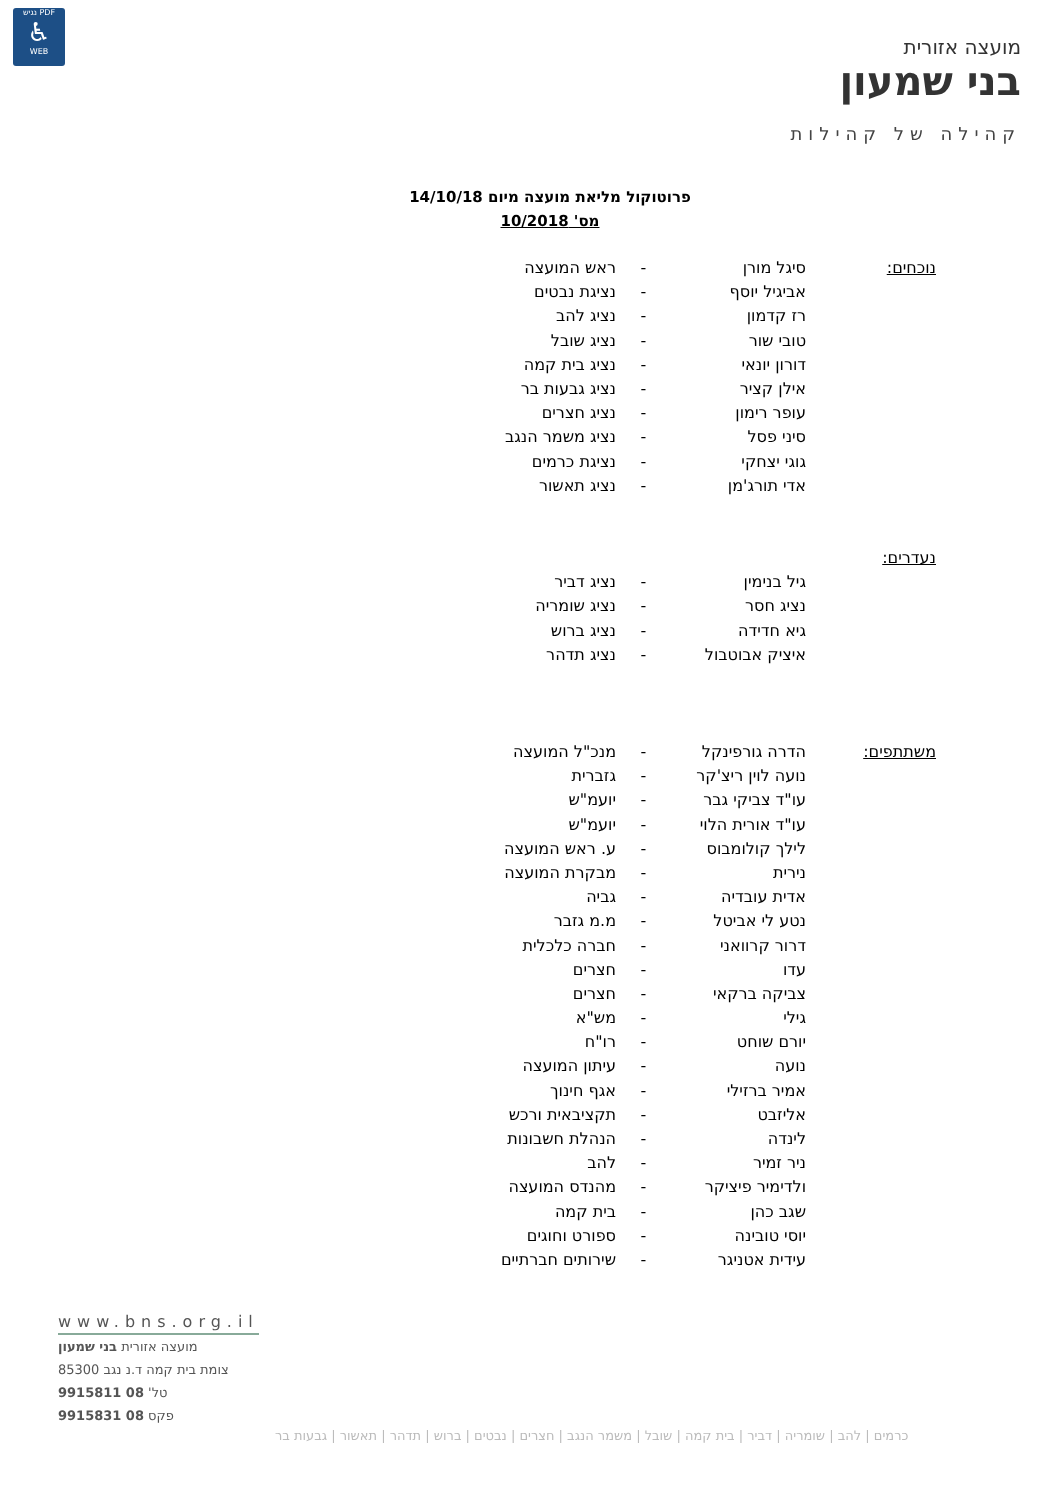PDF נגיש
♿
WEB
מועצה אזורית
בני שמעון
קהילה של קהילות
פרוטוקול מליאת מועצה מיום 14/10/18
מס' 10/2018
| נוכחים: | סיגל מורן | - | ראש המועצה |
| | אביגיל יוסף | - | נציגת נבטים |
| | רז קדמון | - | נציג להב |
| | טובי שור | - | נציג שובל |
| | דורון יונאי | - | נציג בית קמה |
| | אילן קציר | - | נציג גבעות בר |
| | עופר רימון | - | נציג חצרים |
| | סיני פסל | - | נציג משמר הנגב |
| | גוגי יצחקי | - | נציגת כרמים |
| | אדי תורג'מן | - | נציג תאשור |
| נעדרים: | | | |
| | גיל בנימין | - | נציג דביר |
| | נציג חסר | - | נציג שומריה |
| | גיא חדידה | - | נציג ברוש |
| | איציק אבוטבול | - | נציג תדהר |
| משתתפים: | הדרה גורפינקל | - | מנכ"ל המועצה |
| | נועה לוין ריצ'קר | - | גזברית |
| | עו"ד צביקי גבר | - | יועמ"ש |
| | עו"ד אורית הלוי | - | יועמ"ש |
| | לילך קולומבוס | - | ע. ראש המועצה |
| | נירית | - | מבקרת המועצה |
| | אדית עובדיה | - | גביה |
| | נטע לי אביטל | - | מ.מ גזבר |
| | דרור קרוואני | - | חברה כלכלית |
| | עדו | - | חצרים |
| | צביקה ברקאי | - | חצרים |
| | גילי | - | מש"א |
| | יורם שוחט | - | רו"ח |
| | נועה | - | עיתון המועצה |
| | אמיר ברזילי | - | אגף חינוך |
| | אליזבט | - | תקציבאית ורכש |
| | לינדה | - | הנהלת חשבונות |
| | ניר זמיר | - | להב |
| | ולדימיר פיציקר | - | מהנדס המועצה |
| | שגב כהן | - | בית קמה |
| | יוסי טובינה | - | ספורט וחוגים |
| | עידית אטניגר | - | שירותים חברתיים |
www.bns.org.il
מועצה אזורית בני שמעון
צומת בית קמה ד.נ נגב 85300
טל' 08 9915811
פקס 08 9915831
כרמים | להב | שומריה | דביר | בית קמה | שובל | משמר הנגב | חצרים | נבטים | ברוש | תדהר | תאשור | גבעות בר